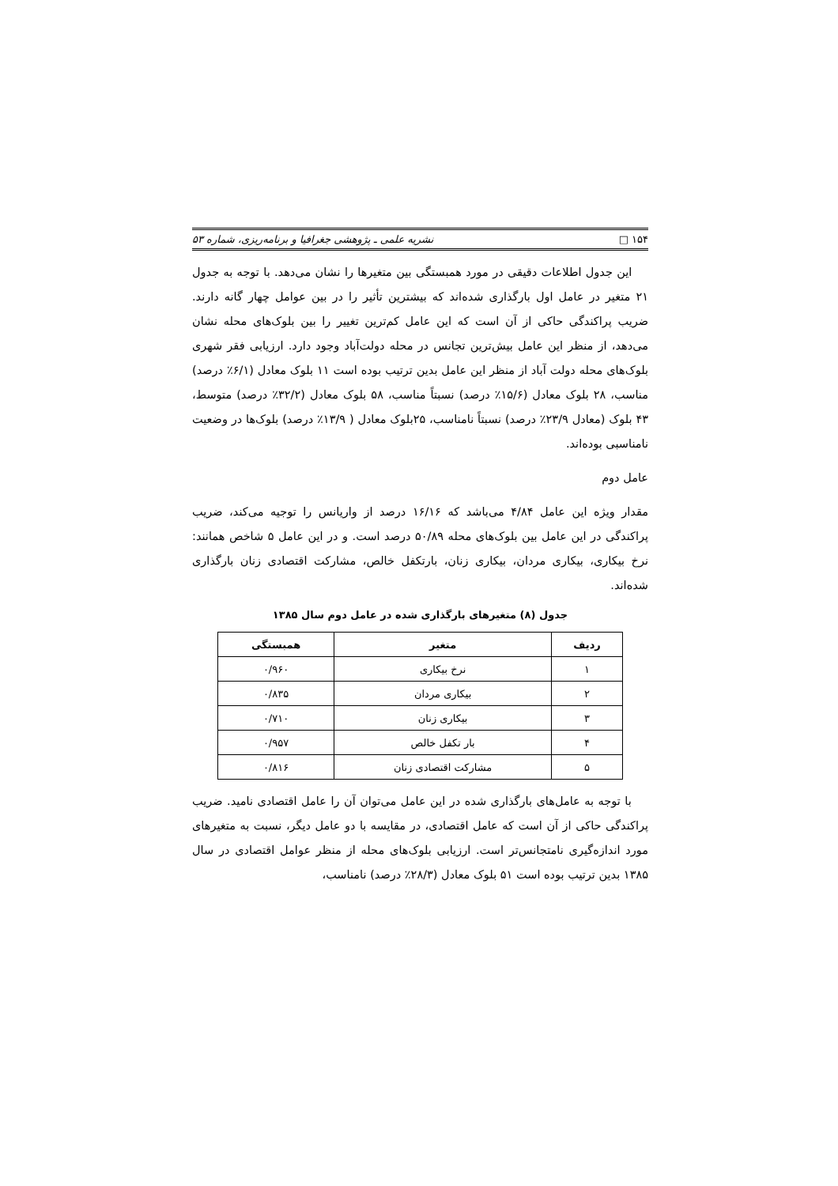۱۵۴ □ نشریه علمی ـ پژوهشی جغرافیا و برنامه‌ریزی، شماره ۵۳
این جدول اطلاعات دقیقی در مورد همبستگی بین متغیرها را نشان می‌دهد. با توجه به جدول ۲۱ متغیر در عامل اول بارگذاری شده‌اند که بیشترین تأثیر را در بین عوامل چهار گانه دارند. ضریب پراکندگی حاکی از آن است که این عامل کم‌ترین تغییر را بین بلوک‌های محله نشان می‌دهد، از منظر این عامل بیش‌ترین تجانس در محله دولت‌آباد وجود دارد. ارزیابی فقر شهری بلوک‌های محله دولت آباد از منظر این عامل بدین ترتیب بوده است ۱۱ بلوک معادل (۶/۱٪ درصد) مناسب، ۲۸ بلوک معادل (۱۵/۶٪ درصد) نسبتاً مناسب، ۵۸ بلوک معادل (۳۲/۲٪ درصد) متوسط، ۴۳ بلوک (معادل ۲۳/۹٪ درصد) نسبتاً نامناسب، ۲۵بلوک معادل ( ۱۳/۹٪ درصد) بلوک‌ها در وضعیت نامناسبی بوده‌اند.
عامل دوم
مقدار ویژه این عامل ۴/۸۴ می‌باشد که ۱۶/۱۶ درصد از واریانس را توجیه می‌کند، ضریب پراکندگی در این عامل بین بلوک‌های محله ۵۰/۸۹ درصد است. و در این عامل ۵ شاخص همانند: نرخ بیکاری، بیکاری مردان، بیکاری زنان، بارتکفل خالص، مشارکت اقتصادی زنان بارگذاری شده‌اند.
جدول (۸) متغیرهای بارگذاری شده در عامل دوم سال ۱۳۸۵
| ردیف | متغیر | همبستگی |
| --- | --- | --- |
| ۱ | نرخ بیکاری | ۰/۹۶۰ |
| ۲ | بیکاری مردان | ۰/۸۳۵ |
| ۳ | بیکاری زنان | ۰/۷۱۰ |
| ۴ | بار تکفل خالص | ۰/۹۵۷ |
| ۵ | مشارکت اقتصادی زنان | ۰/۸۱۶ |
با توجه به عامل‌های بارگذاری شده در این عامل می‌توان آن را عامل اقتصادی نامید. ضریب پراکندگی حاکی از آن است که عامل اقتصادی، در مقایسه با دو عامل دیگر، نسبت به متغیرهای مورد اندازه‌گیری نامتجانس‌تر است. ارزیابی بلوک‌های محله از منظر عوامل اقتصادی در سال ۱۳۸۵ بدین ترتیب بوده است ۵۱ بلوک معادل (۲۸/۳٪ درصد) نامناسب،